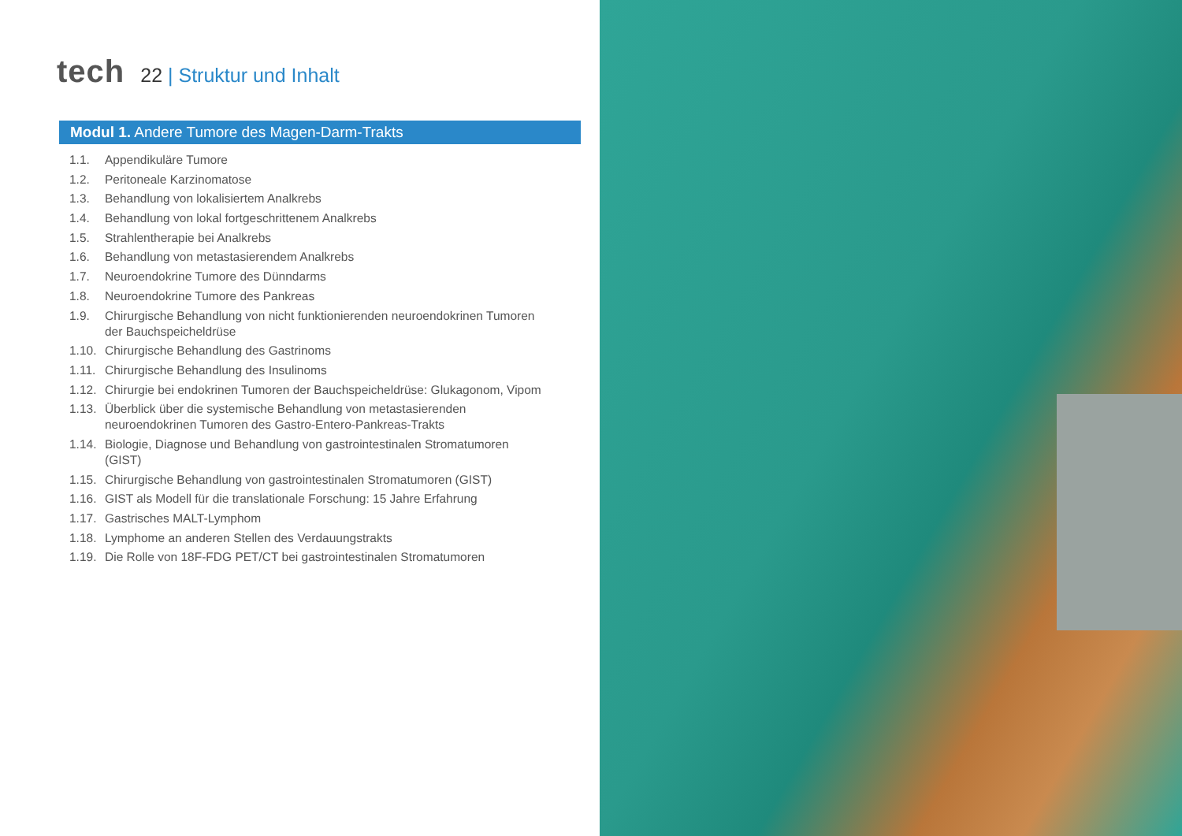tech
22 | Struktur und Inhalt
Modul 1. Andere Tumore des Magen-Darm-Trakts
1.1. Appendikuläre Tumore
1.2. Peritoneale Karzinomatose
1.3. Behandlung von lokalisiertem Analkrebs
1.4. Behandlung von lokal fortgeschrittenem Analkrebs
1.5. Strahlentherapie bei Analkrebs
1.6. Behandlung von metastasierendem Analkrebs
1.7. Neuroendokrine Tumore des Dünndarms
1.8. Neuroendokrine Tumore des Pankreas
1.9. Chirurgische Behandlung von nicht funktionierenden neuroendokrinen Tumoren der Bauchspeicheldrüse
1.10. Chirurgische Behandlung des Gastrinoms
1.11. Chirurgische Behandlung des Insulinoms
1.12. Chirurgie bei endokrinen Tumoren der Bauchspeicheldrüse: Glukagonom, Vipom
1.13. Überblick über die systemische Behandlung von metastasierenden neuroendokrinen Tumoren des Gastro-Entero-Pankreas-Trakts
1.14. Biologie, Diagnose und Behandlung von gastrointestinalen Stromatumoren (GIST)
1.15. Chirurgische Behandlung von gastrointestinalen Stromatumoren (GIST)
1.16. GIST als Modell für die translationale Forschung: 15 Jahre Erfahrung
1.17. Gastrisches MALT-Lymphom
1.18. Lymphome an anderen Stellen des Verdauungstrakts
1.19. Die Rolle von 18F-FDG PET/CT bei gastrointestinalen Stromatumoren